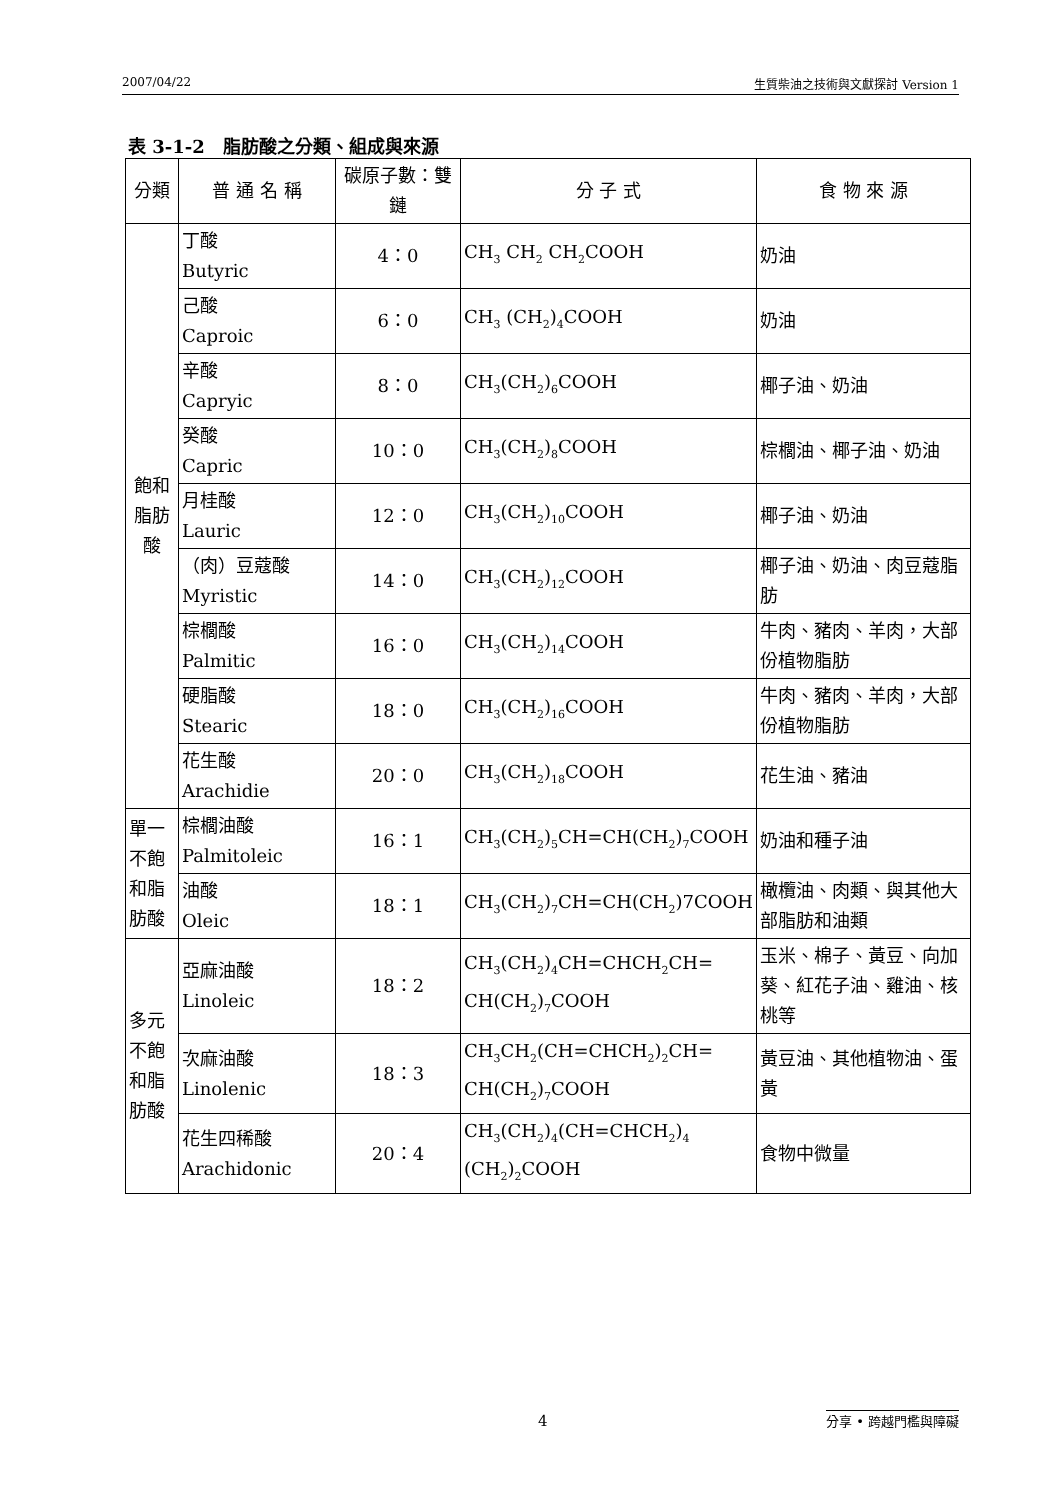2007/04/22 生質柴油之技術與文獻探討 Version 1
表 3-1-2　脂肪酸之分類、組成與來源
| 分類 | 普 通 名 稱 | 碳原子數：雙鏈 | 分 子 式 | 食 物 來 源 |
| --- | --- | --- | --- | --- |
| 飽和脂肪酸 | 丁酸 Butyric | 4：0 | CH<sub>3</sub> CH<sub>2</sub> CH<sub>2</sub>COOH | 奶油 |
| | 己酸 Caproic | 6：0 | CH<sub>3</sub> (CH<sub>2</sub>)<sub>4</sub>COOH | 奶油 |
| | 辛酸 Capryic | 8：0 | CH<sub>3</sub>(CH<sub>2</sub>)<sub>6</sub>COOH | 椰子油、奶油 |
| | 癸酸 Capric | 10：0 | CH<sub>3</sub>(CH<sub>2</sub>)<sub>8</sub>COOH | 棕櫚油、椰子油、奶油 |
| | 月桂酸 Lauric | 12：0 | CH<sub>3</sub>(CH<sub>2</sub>)<sub>10</sub>COOH | 椰子油、奶油 |
| | （肉）豆蔻酸 Myristic | 14：0 | CH<sub>3</sub>(CH<sub>2</sub>)<sub>12</sub>COOH | 椰子油、奶油、肉豆蔻脂肪 |
| | 棕櫚酸 Palmitic | 16：0 | CH<sub>3</sub>(CH<sub>2</sub>)<sub>14</sub>COOH | 牛肉、豬肉、羊肉，大部份植物脂肪 |
| | 硬脂酸 Stearic | 18：0 | CH<sub>3</sub>(CH<sub>2</sub>)<sub>16</sub>COOH | 牛肉、豬肉、羊肉，大部份植物脂肪 |
| | 花生酸 Arachidie | 20：0 | CH<sub>3</sub>(CH<sub>2</sub>)<sub>18</sub>COOH | 花生油、豬油 |
| 單一不飽和脂肪酸 | 棕櫚油酸 Palmitoleic | 16：1 | CH<sub>3</sub>(CH<sub>2</sub>)<sub>5</sub>CH=CH(CH<sub>2</sub>)<sub>7</sub>COOH | 奶油和種子油 |
| | 油酸 Oleic | 18：1 | CH<sub>3</sub>(CH<sub>2</sub>)<sub>7</sub>CH=CH(CH<sub>2</sub>)7COOH | 橄欖油、肉類、與其他大部脂肪和油類 |
| 多元不飽和脂肪酸 | 亞麻油酸 Linoleic | 18：2 | CH<sub>3</sub>(CH<sub>2</sub>)<sub>4</sub>CH=CHCH<sub>2</sub>CH= CH(CH<sub>2</sub>)<sub>7</sub>COOH | 玉米、棉子、黃豆、向加葵、紅花子油、雞油、核桃等 |
| | 次麻油酸 Linolenic | 18：3 | CH<sub>3</sub>CH<sub>2</sub>(CH=CHCH<sub>2</sub>)<sub>2</sub>CH= CH(CH<sub>2</sub>)<sub>7</sub>COOH | 黃豆油、其他植物油、蛋黃 |
| | 花生四稀酸 Arachidonic | 20：4 | CH<sub>3</sub>(CH<sub>2</sub>)<sub>4</sub>(CH=CHCH<sub>2</sub>)<sub>4</sub> (CH<sub>2</sub>)<sub>2</sub>COOH | 食物中微量 |
4 分享 • 跨越門檻與障礙